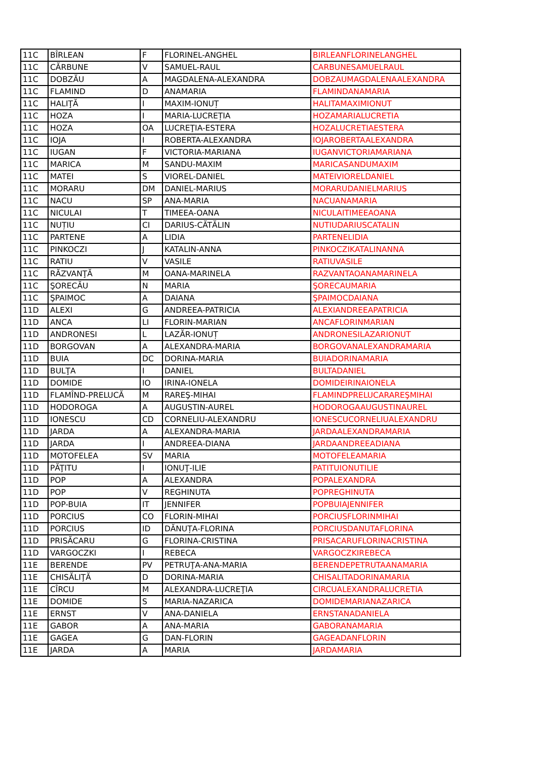| 11C | BÎRLEAN | F | FLORINEL-ANGHEL | BIRLEANFLORINELANGHEL |
| 11C | CĂRBUNE | V | SAMUEL-RAUL | CARBUNESAMUELRAUL |
| 11C | DOBZĂU | A | MAGDALENA-ALEXANDRA | DOBZAUMAGDALENAALEXANDRA |
| 11C | FLAMIND | D | ANAMARIA | FLAMINDANAMARIA |
| 11C | HALIŢĂ | I | MAXIM-IONUȚ | HALITAMAXIMIONUT |
| 11C | HOZA | I | MARIA-LUCREȚIA | HOZAMARIALUCRETIA |
| 11C | HOZA | OA | LUCREŢIA-ESTERA | HOZALUCRETIAESTERA |
| 11C | IOJA | I | ROBERTA-ALEXANDRA | IOJAROBERTAALEXANDRA |
| 11C | IUGAN | F | VICTORIA-MARIANA | IUGANVICTORIAMARIANA |
| 11C | MARICA | M | SANDU-MAXIM | MARICASANDUMAXIM |
| 11C | MATEI | S | VIOREL-DANIEL | MATEIVIORELDANIEL |
| 11C | MORARU | DM | DANIEL-MARIUS | MORARUDANIELMARIUS |
| 11C | NACU | SP | ANA-MARIA | NACUANAMARIA |
| 11C | NICULAI | T | TIMEEA-OANA | NICULAITIMEEAOANA |
| 11C | NUȚIU | CI | DARIUS-CĂTĂLIN | NUTIUDARIUSCATALIN |
| 11C | PARTENE | A | LIDIA | PARTENELIDIA |
| 11C | PINKOCZI | J | KATALIN-ANNA | PINKOCZIKATALINANNA |
| 11C | RATIU | V | VASILE | RATIUVASILE |
| 11C | RĂZVANŢĂ | M | OANA-MARINELA | RAZVANTAOANAMARINELA |
| 11C | ŞORECĂU | N | MARIA | ŞORECAUMARIA |
| 11C | ŞPAIMOC | A | DAIANA | ŞPAIMOCDAIANA |
| 11D | ALEXI | G | ANDREEA-PATRICIA | ALEXIANDREEAPATRICIA |
| 11D | ANCA | LI | FLORIN-MARIAN | ANCAFLORINMARIAN |
| 11D | ANDRONESI | L | LAZĂR-IONUȚ | ANDRONESILAZARIONUT |
| 11D | BORGOVAN | A | ALEXANDRA-MARIA | BORGOVANALEXANDRAMARIA |
| 11D | BUIA | DC | DORINA-MARIA | BUIADORINAMARIA |
| 11D | BULŢA | I | DANIEL | BULTADANIEL |
| 11D | DOMIDE | IO | IRINA-IONELA | DOMIDEIRINAIONELA |
| 11D | FLAMÎND-PRELUCĂ | M | RAREŞ-MIHAI | FLAMINDPRELUCARAREŞMIHAI |
| 11D | HODOROGA | A | AUGUSTIN-AUREL | HODOROGAAUGUSTINAUREL |
| 11D | IONESCU | CD | CORNELIU-ALEXANDRU | IONESCUCORNELIUALEXANDRU |
| 11D | JARDA | A | ALEXANDRA-MARIA | JARDAALEXANDRAMARIA |
| 11D | JARDA | I | ANDREEA-DIANA | JARDAANDREEADIANA |
| 11D | MOTOFELEA | SV | MARIA | MOTOFELEAMARIA |
| 11D | PĂŢITU | I | IONUŢ-ILIE | PATITUIONUTILIE |
| 11D | POP | A | ALEXANDRA | POPALEXANDRA |
| 11D | POP | V | REGHINUTA | POPREGHINUTA |
| 11D | POP-BUIA | IT | JENNIFER | POPBUIAJENNIFER |
| 11D | PORCIUS | CO | FLORIN-MIHAI | PORCIUSFLORINMIHAI |
| 11D | PORCIUS | ID | DĂNUȚA-FLORINA | PORCIUSDANUTAFLORINA |
| 11D | PRISĂCARU | G | FLORINA-CRISTINA | PRISACARUFLORINACRISTINA |
| 11D | VARGOCZKI | I | REBECA | VARGOCZKIREBECA |
| 11E | BERENDE | PV | PETRUŢA-ANA-MARIA | BERENDEPETRUTAANAMARIA |
| 11E | CHISĂLIŢĂ | D | DORINA-MARIA | CHISALITADORINAMARIA |
| 11E | CÎRCU | M | ALEXANDRA-LUCREŢIA | CIRCUALEXANDRALUCRETIA |
| 11E | DOMIDE | S | MARIA-NAZARICA | DOMIDEMARIANAZARICA |
| 11E | ERNST | V | ANA-DANIELA | ERNSTANADANIELA |
| 11E | GABOR | A | ANA-MARIA | GABORANAMARIA |
| 11E | GAGEA | G | DAN-FLORIN | GAGEADANFLORIN |
| 11E | JARDA | A | MARIA | JARDAMARIA |